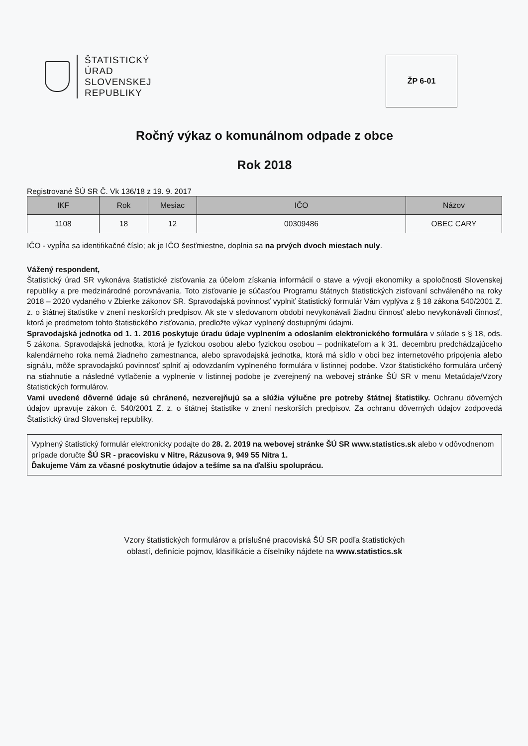ŠTATISTICKÝ
ÚRAD
SLOVENSKEJ
REPUBLIKY
ŽP 6-01
Ročný výkaz o komunálnom odpade z obce
Rok 2018
Registrované ŠÚ SR Č. Vk 136/18 z 19. 9. 2017
| IKF | Rok | Mesiac | IČO | Názov |
| --- | --- | --- | --- | --- |
| 1108 | 18 | 12 | 00309486 | OBEC CARY |
IČO - vypĺňa sa identifikačné číslo; ak je IČO šesťmiestne, doplnia sa na prvých dvoch miestach nuly.
Vážený respondent,
Štatistický úrad SR vykonáva štatistické zisťovania za účelom získania informácií o stave a vývoji ekonomiky a spoločnosti Slovenskej republiky a pre medzinárodné porovnávania. Toto zisťovanie je súčasťou Programu štátnych štatistických zisťovaní schváleného na roky 2018 – 2020 vydaného v Zbierke zákonov SR. Spravodajská povinnosť vyplniť štatistický formulár Vám vyplýva z § 18 zákona 540/2001 Z. z. o štátnej štatistike v znení neskorších predpisov. Ak ste v sledovanom období nevykonávali žiadnu činnosť alebo nevykonávali činnosť, ktorá je predmetom tohto štatistického zisťovania, predložte výkaz vyplnený dostupnými údajmi.
Spravodajská jednotka od 1. 1. 2016 poskytuje úradu údaje vyplnením a odoslaním elektronického formulára v súlade s § 18, ods. 5 zákona. Spravodajská jednotka, ktorá je fyzickou osobou alebo fyzickou osobou – podnikateľom a k 31. decembru predchádzajúceho kalendárneho roka nemá žiadneho zamestnanca, alebo spravodajská jednotka, ktorá má sídlo v obci bez internetového pripojenia alebo signálu, môže spravodajskú povinnosť splniť aj odovzdaním vyplneného formulára v listinnej podobe. Vzor štatistického formulára určený na stiahnutie a následné vytlačenie a vyplnenie v listinnej podobe je zverejnený na webovej stránke ŠÚ SR v menu Metaúdaje/Vzory štatistických formulárov.
Vami uvedené dôverné údaje sú chránené, nezverejňujú sa a slúžia výlučne pre potreby štátnej štatistiky. Ochranu dôverných údajov upravuje zákon č. 540/2001 Z. z. o štátnej štatistike v znení neskorších predpisov. Za ochranu dôverných údajov zodpovedá Štatistický úrad Slovenskej republiky.
Vyplnený štatistický formulár elektronicky podajte do 28. 2. 2019 na webovej stránke ŠÚ SR www.statistics.sk alebo v odôvodnenom prípade doručte ŠÚ SR - pracovisku v Nitre, Rázusova 9, 949 55 Nitra 1.
Ďakujeme Vám za včasné poskytnutie údajov a tešíme sa na ďalšiu spoluprácu.
Vzory štatistických formulárov a príslušné pracoviská ŠÚ SR podľa štatistických
oblastí, definície pojmov, klasifikácie a číselníky nájdete na www.statistics.sk